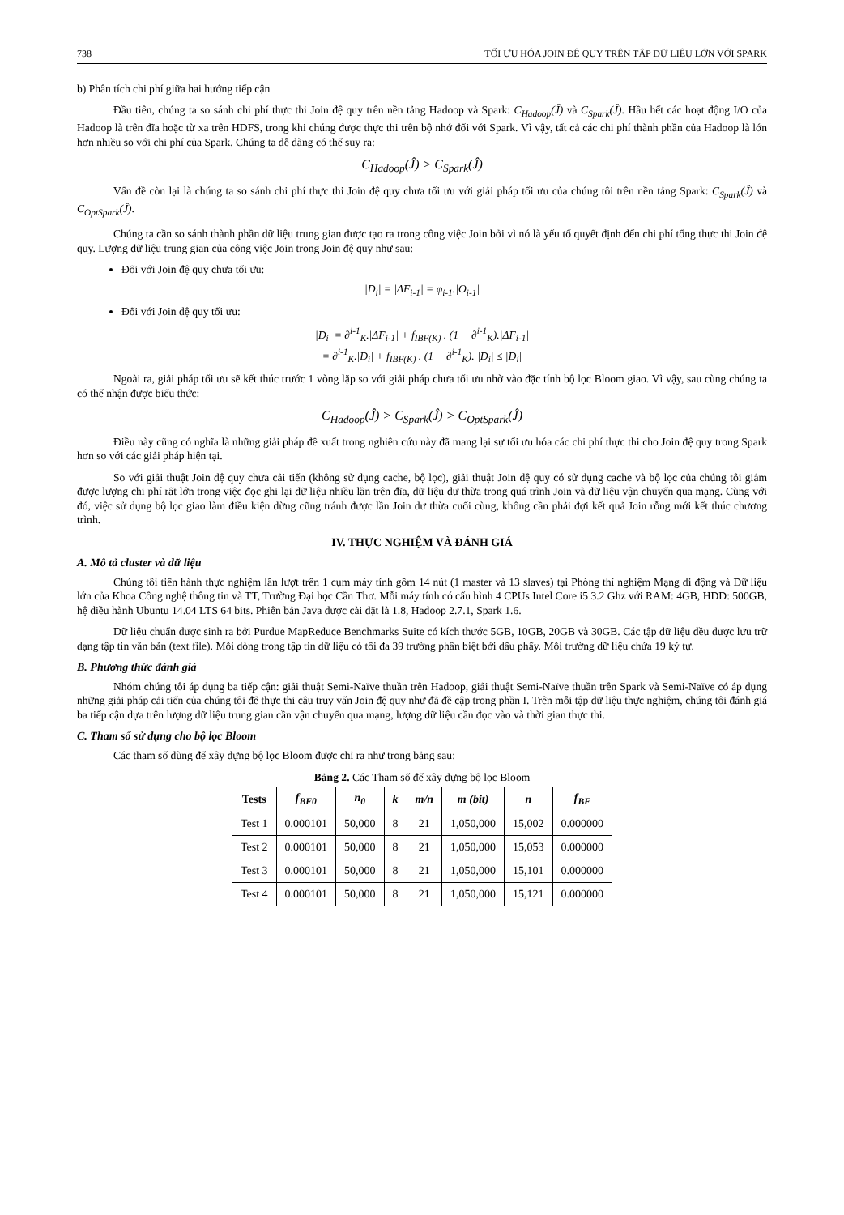738 TỐI ƯU HÓA JOIN ĐỆ QUY TRÊN TẬP DỮ LIỆU LỚN VỚI SPARK
b) Phân tích chi phí giữa hai hướng tiếp cận
Đầu tiên, chúng ta so sánh chi phí thực thi Join đệ quy trên nền tảng Hadoop và Spark: C<sub>Hadoop</sub>(Ĵ) và C<sub>Spark</sub>(Ĵ). Hầu hết các hoạt động I/O của Hadoop là trên đĩa hoặc từ xa trên HDFS, trong khi chúng được thực thi trên bộ nhớ đối với Spark. Vì vậy, tất cả các chi phí thành phần của Hadoop là lớn hơn nhiều so với chi phí của Spark. Chúng ta dễ dàng có thể suy ra:
C<sub>Hadoop</sub>(Ĵ) > C<sub>Spark</sub>(Ĵ)
Vấn đề còn lại là chúng ta so sánh chi phí thực thi Join đệ quy chưa tối ưu với giải pháp tối ưu của chúng tôi trên nền tảng Spark: C<sub>Spark</sub>(Ĵ) và C<sub>OptSpark</sub>(Ĵ).
Chúng ta cần so sánh thành phần dữ liệu trung gian được tạo ra trong công việc Join bởi vì nó là yếu tố quyết định đến chi phí tổng thực thi Join đệ quy. Lượng dữ liệu trung gian của công việc Join trong Join đệ quy như sau:
Đối với Join đệ quy chưa tối ưu:
|D<sub>i</sub>| = |ΔF<sub>i-1</sub>| = φ<sub>i-1</sub>.|O<sub>i-1</sub>|
Đối với Join đệ quy tối ưu:
|D<sub>i</sub>| = ∂<sup>i-1</sup><sub>K</sub>.|ΔF<sub>i-1</sub>| + f<sub>IBF(K)</sub> . (1 − ∂<sup>i-1</sup><sub>K</sub>).|ΔF<sub>i-1</sub>|
= ∂<sup>i-1</sup><sub>K</sub>.|D<sub>i</sub>| + f<sub>IBF(K)</sub> . (1 − ∂<sup>i-1</sup><sub>K</sub>). |D<sub>i</sub>| ≤ |D<sub>i</sub>|
Ngoài ra, giải pháp tối ưu sẽ kết thúc trước 1 vòng lặp so với giải pháp chưa tối ưu nhờ vào đặc tính bộ lọc Bloom giao. Vì vậy, sau cùng chúng ta có thể nhận được biểu thức:
C<sub>Hadoop</sub>(Ĵ) > C<sub>Spark</sub>(Ĵ) > C<sub>OptSpark</sub>(Ĵ)
Điều này cũng có nghĩa là những giải pháp đề xuất trong nghiên cứu này đã mang lại sự tối ưu hóa các chi phí thực thi cho Join đệ quy trong Spark hơn so với các giải pháp hiện tại.
So với giải thuật Join đệ quy chưa cải tiến (không sử dụng cache, bộ lọc), giải thuật Join đệ quy có sử dụng cache và bộ lọc của chúng tôi giảm được lượng chi phí rất lớn trong việc đọc ghi lại dữ liệu nhiều lần trên đĩa, dữ liệu dư thừa trong quá trình Join và dữ liệu vận chuyển qua mạng. Cùng với đó, việc sử dụng bộ lọc giao làm điều kiện dừng cũng tránh được lần Join dư thừa cuối cùng, không cần phải đợi kết quả Join rỗng mới kết thúc chương trình.
IV. THỰC NGHIỆM VÀ ĐÁNH GIÁ
A. Mô tả cluster và dữ liệu
Chúng tôi tiến hành thực nghiệm lần lượt trên 1 cụm máy tính gồm 14 nút (1 master và 13 slaves) tại Phòng thí nghiệm Mạng di động và Dữ liệu lớn của Khoa Công nghệ thông tin và TT, Trường Đại học Cần Thơ. Mỗi máy tính có cấu hình 4 CPUs Intel Core i5 3.2 Ghz với RAM: 4GB, HDD: 500GB, hệ điều hành Ubuntu 14.04 LTS 64 bits. Phiên bản Java được cài đặt là 1.8, Hadoop 2.7.1, Spark 1.6.
Dữ liệu chuẩn được sinh ra bởi Purdue MapReduce Benchmarks Suite có kích thước 5GB, 10GB, 20GB và 30GB. Các tập dữ liệu đều được lưu trữ dạng tập tin văn bản (text file). Mỗi dòng trong tập tin dữ liệu có tối đa 39 trường phân biệt bởi dấu phẩy. Mỗi trường dữ liệu chứa 19 ký tự.
B. Phương thức đánh giá
Nhóm chúng tôi áp dụng ba tiếp cận: giải thuật Semi-Naïve thuần trên Hadoop, giải thuật Semi-Naïve thuần trên Spark và Semi-Naïve có áp dụng những giải pháp cải tiến của chúng tôi để thực thi câu truy vấn Join đệ quy như đã đề cập trong phần I. Trên mỗi tập dữ liệu thực nghiệm, chúng tôi đánh giá ba tiếp cận dựa trên lượng dữ liệu trung gian cần vận chuyển qua mạng, lượng dữ liệu cần đọc vào và thời gian thực thi.
C. Tham số sử dụng cho bộ lọc Bloom
Các tham số dùng để xây dựng bộ lọc Bloom được chỉ ra như trong bảng sau:
Bảng 2. Các Tham số để xây dựng bộ lọc Bloom
| Tests | f<sub>BF0</sub> | n<sub>0</sub> | k | m/n | m (bit) | n | f<sub>BF</sub> |
| --- | --- | --- | --- | --- | --- | --- | --- |
| Test 1 | 0.000101 | 50,000 | 8 | 21 | 1,050,000 | 15,002 | 0.000000 |
| Test 2 | 0.000101 | 50,000 | 8 | 21 | 1,050,000 | 15,053 | 0.000000 |
| Test 3 | 0.000101 | 50,000 | 8 | 21 | 1,050,000 | 15,101 | 0.000000 |
| Test 4 | 0.000101 | 50,000 | 8 | 21 | 1,050,000 | 15,121 | 0.000000 |